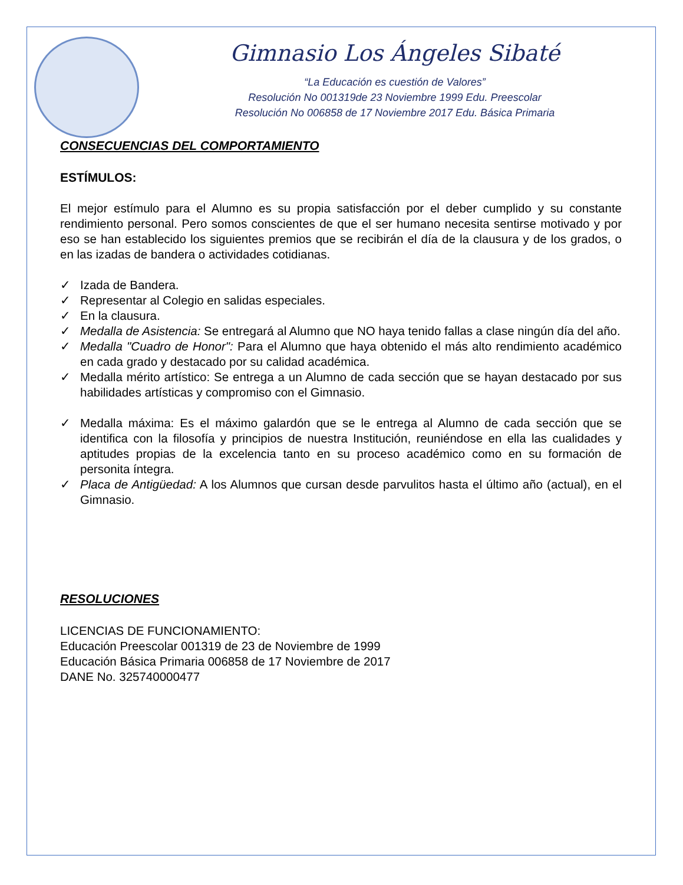Gimnasio Los Ángeles Sibaté
“La Educación es cuestión de Valores”
Resolución No 001319de 23 Noviembre 1999 Edu. Preescolar
Resolución No 006858 de 17 Noviembre 2017 Edu. Básica Primaria
CONSECUENCIAS DEL COMPORTAMIENTO
ESTÍMULOS:
El mejor estímulo para el Alumno es su propia satisfacción por el deber cumplido y su constante rendimiento personal. Pero somos conscientes de que el ser humano necesita sentirse motivado y por eso se han establecido los siguientes premios que se recibirán el día de la clausura y de los grados, o en las izadas de bandera o actividades cotidianas.
✓ Izada de Bandera.
✓ Representar al Colegio en salidas especiales.
✓ En la clausura.
✓ Medalla de Asistencia: Se entregará al Alumno que NO haya tenido fallas a clase ningún día del año.
✓ Medalla "Cuadro de Honor": Para el Alumno que haya obtenido el más alto rendimiento académico en cada grado y destacado por su calidad académica.
✓ Medalla mérito artístico: Se entrega a un Alumno de cada sección que se hayan destacado por sus habilidades artísticas y compromiso con el Gimnasio.
✓ Medalla máxima: Es el máximo galardón que se le entrega al Alumno de cada sección que se identifica con la filosofía y principios de nuestra Institución, reuniéndose en ella las cualidades y aptitudes propias de la excelencia tanto en su proceso académico como en su formación de personita íntegra.
✓ Placa de Antigüedad: A los Alumnos que cursan desde parvulitos hasta el último año (actual), en el Gimnasio.
RESOLUCIONES
LICENCIAS DE FUNCIONAMIENTO:
Educación Preescolar 001319 de 23 de Noviembre de 1999
Educación Básica Primaria 006858 de 17 Noviembre de 2017
DANE No. 325740000477